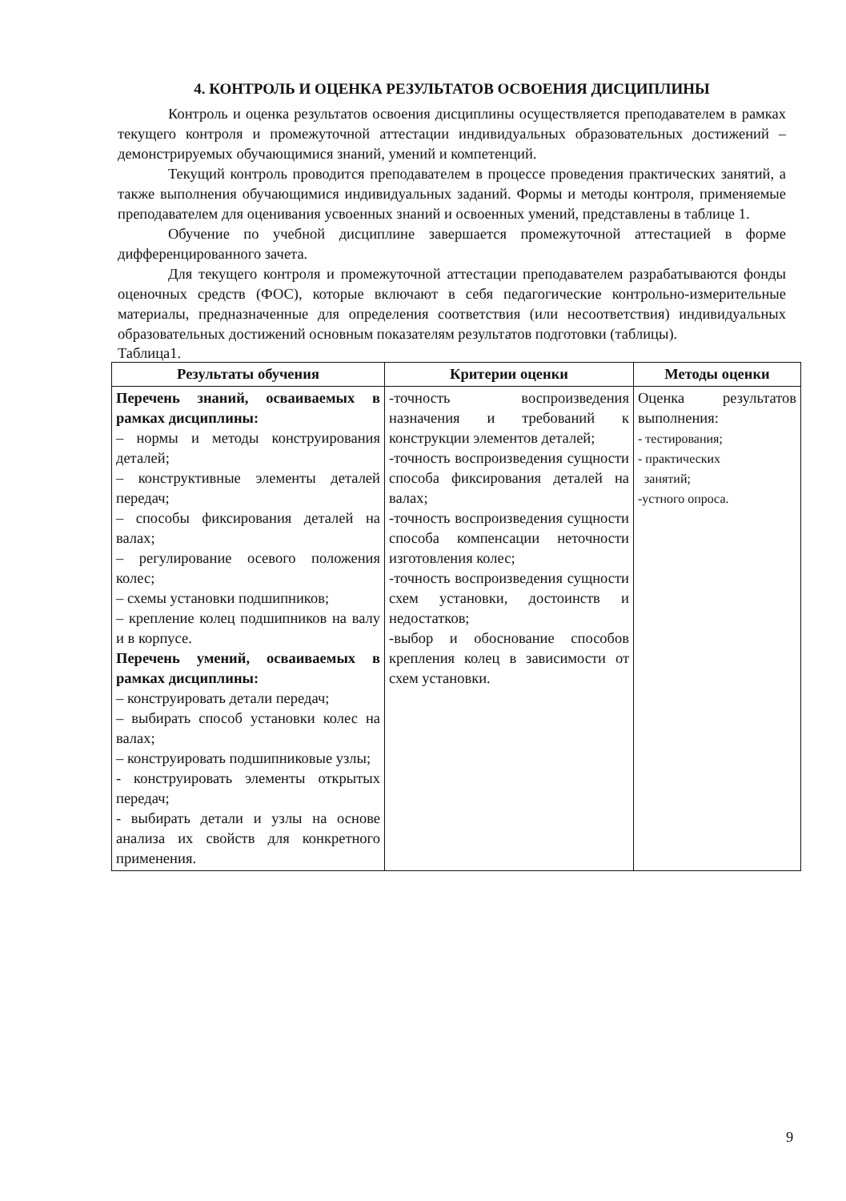4. КОНТРОЛЬ И ОЦЕНКА РЕЗУЛЬТАТОВ ОСВОЕНИЯ ДИСЦИПЛИНЫ
Контроль и оценка результатов освоения дисциплины осуществляется преподавателем в рамках текущего контроля и промежуточной аттестации индивидуальных образовательных достижений – демонстрируемых обучающимися знаний, умений и компетенций.
Текущий контроль проводится преподавателем в процессе проведения практических занятий, а также выполнения обучающимися индивидуальных заданий. Формы и методы контроля, применяемые преподавателем для оценивания усвоенных знаний и освоенных умений, представлены в таблице 1.
Обучение по учебной дисциплине завершается промежуточной аттестацией в форме дифференцированного зачета.
Для текущего контроля и промежуточной аттестации преподавателем разрабатываются фонды оценочных средств (ФОС), которые включают в себя педагогические контрольно-измерительные материалы, предназначенные для определения соответствия (или несоответствия) индивидуальных образовательных достижений основным показателям результатов подготовки (таблицы).
Таблица1.
| Результаты обучения | Критерии оценки | Методы оценки |
| --- | --- | --- |
| Перечень знаний, осваиваемых в рамках дисциплины: – нормы и методы конструирования деталей; – конструктивные элементы деталей передач; – способы фиксирования деталей на валах; – регулирование осевого положения колес; – схемы установки подшипников; – крепление колец подшипников на валу и в корпусе. Перечень умений, осваиваемых в рамках дисциплины: – конструировать детали передач; – выбирать способ установки колес на валах; – конструировать подшипниковые узлы; - конструировать элементы открытых передач; - выбирать детали и узлы на основе анализа их свойств для конкретного применения. | -точность воспроизведения назначения и требований к конструкции элементов деталей; -точность воспроизведения сущности способа фиксирования деталей на валах; -точность воспроизведения сущности способа компенсации неточности изготовления колес; -точность воспроизведения сущности схем установки, достоинств и недостатков; -выбор и обоснование способов крепления колец в зависимости от схем установки. | Оценка результатов выполнения: - тестирования; - практических занятий; -устного опроса. |
9